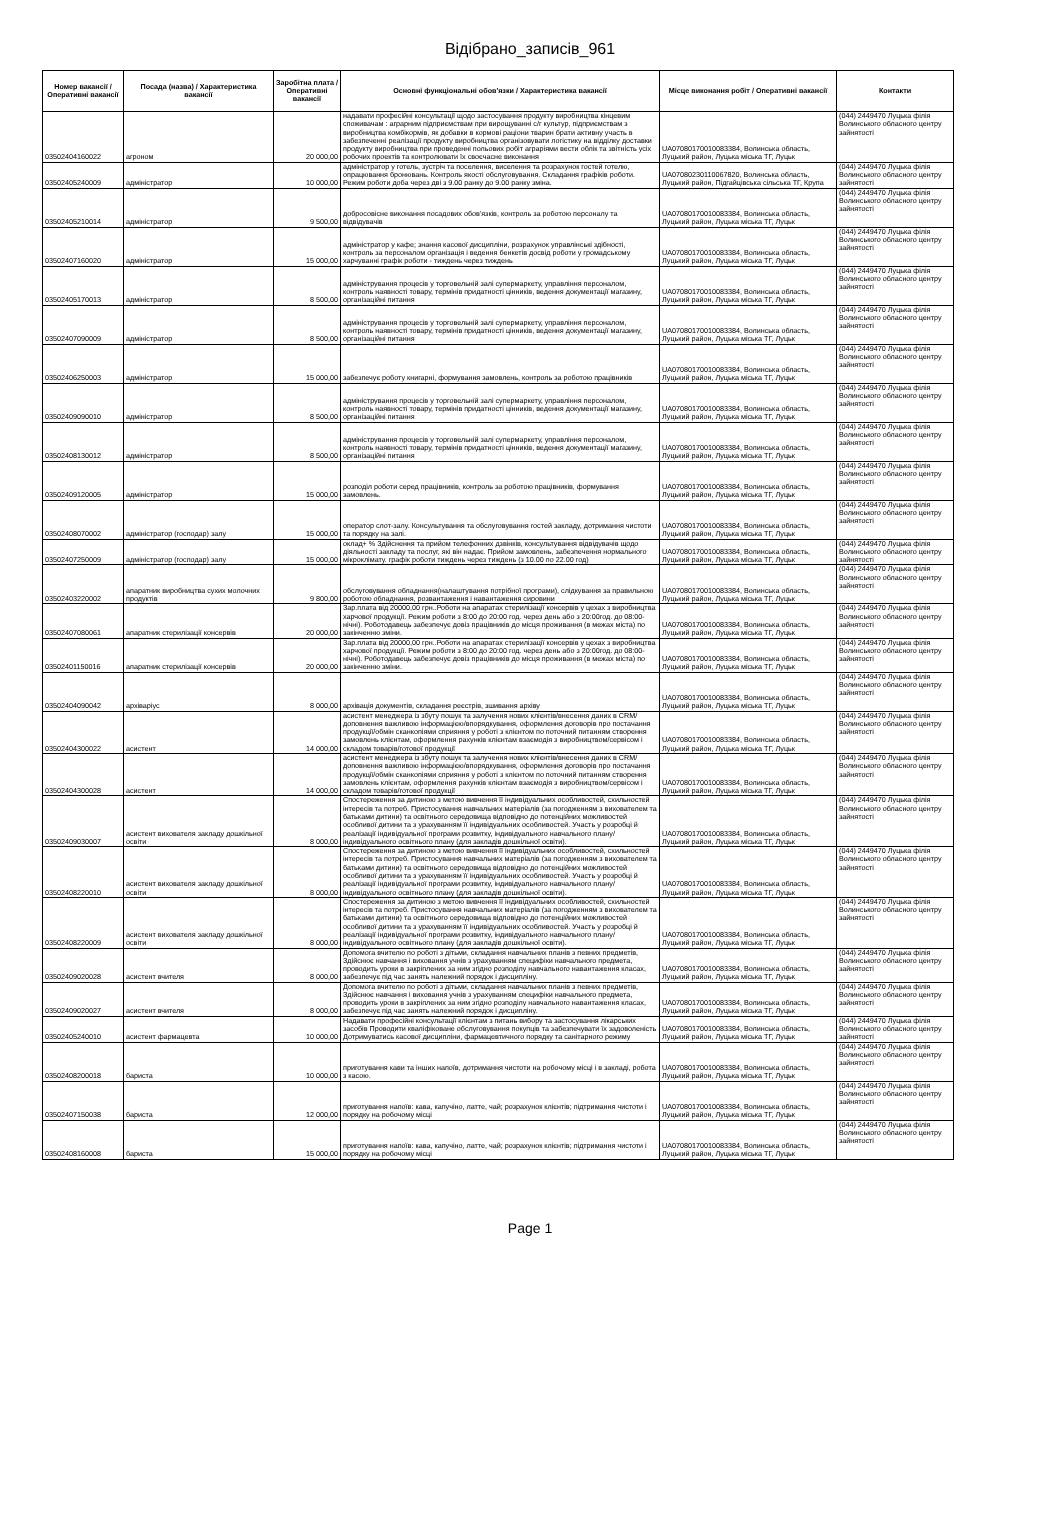Відібрано_записів_961
| Номер вакансії / Оперативні вакансії | Посада (назва) / Характеристика вакансії | Заробітна плата / Оперативні вакансії | Основні функціональні обов'язки / Характеристика вакансії | Місце виконання робіт / Оперативні вакансії | Контакти |
| --- | --- | --- | --- | --- | --- |
| 03502404160022 | агроном | 20 000,00 | надавати професійні консультації щодо застосування продукту виробництва кінцевим споживачам : аграрним підприємствам при вирощуванні с/г культур, підприємствам з виробництва комбікормів, як добавки в кормові раціони тварин брати активну участь в забезпеченні реалізації продукту виробництва організовувати логістику на відділку доставки продукту виробництва при проведенні польових робіт аграріями вести облік та звітність усіх робочих проектів та контролювати їх своєчасне виконання | UA07080170010083384, Волинська область, Луцький район, Луцька міська ТГ, Луцьк | (044) 2449470 Луцька філія Волинського обласного центру зайнятості |
| 03502405240009 | адміністратор | 10 000,00 | адміністратор у готель, зустріч та поселення, виселення та розрахунок гостей готелю, опрацювання бронювань. Контроль якості обслуговування. Складання графіків роботи. Режим роботи доба через дві з 9.00 ранку до 9.00 ранку зміна. | UA07080230110067820, Волинська область, Луцький район, Підгайцівська сільська ТГ, Крупа | (044) 2449470 Луцька філія Волинського обласного центру зайнятості |
| 03502405210014 | адміністратор | 9 500,00 | добросовісне виконання посадових обов'язків, контроль за роботою персоналу та відвідувачів | UA07080170010083384, Волинська область, Луцький район, Луцька міська ТГ, Луцьк | (044) 2449470 Луцька філія Волинського обласного центру зайнятості |
| 03502407160020 | адміністратор | 15 000,00 | адміністратор у кафе; знання касової дисципліни, розрахунок управлінські здібності, контроль за персоналом організація і ведення бенкетів досвід роботи у громадському харчуванні графік роботи - тиждень через тиждень | UA07080170010083384, Волинська область, Луцький район, Луцька міська ТГ, Луцьк | (044) 2449470 Луцька філія Волинського обласного центру зайнятості |
| 03502405170013 | адміністратор | 8 500,00 | адміністрування процесів у торговельній залі супермаркету, управління персоналом, контроль наявності товару, термінів придатності цінників, ведення документації магазину, організаційні питання | UA07080170010083384, Волинська область, Луцький район, Луцька міська ТГ, Луцьк | (044) 2449470 Луцька філія Волинського обласного центру зайнятості |
| 03502407090009 | адміністратор | 8 500,00 | адміністрування процесів у торговельній залі супермаркету, управління персоналом, контроль наявності товару, термінів придатності цінників, ведення документації магазину, організаційні питання | UA07080170010083384, Волинська область, Луцький район, Луцька міська ТГ, Луцьк | (044) 2449470 Луцька філія Волинського обласного центру зайнятості |
| 03502406250003 | адміністратор | 15 000,00 | забезпечує роботу книгарні, формування замовлень, контроль за роботою працівників | UA07080170010083384, Волинська область, Луцький район, Луцька міська ТГ, Луцьк | (044) 2449470 Луцька філія Волинського обласного центру зайнятості |
| 03502409090010 | адміністратор | 8 500,00 | адміністрування процесів у торговельній залі супермаркету, управління персоналом, контроль наявності товару, термінів придатності цінників, ведення документації магазину, організаційні питання | UA07080170010083384, Волинська область, Луцький район, Луцька міська ТГ, Луцьк | (044) 2449470 Луцька філія Волинського обласного центру зайнятості |
| 03502408130012 | адміністратор | 8 500,00 | адміністрування процесів у торговельній залі супермаркету, управління персоналом, контроль наявності товару, термінів придатності цінників, ведення документації магазину, організаційні питання | UA07080170010083384, Волинська область, Луцький район, Луцька міська ТГ, Луцьк | (044) 2449470 Луцька філія Волинського обласного центру зайнятості |
| 03502409120005 | адміністратор | 15 000,00 | розподіл роботи серед працівників, контроль за роботою працівників, формування замовлень. | UA07080170010083384, Волинська область, Луцький район, Луцька міська ТГ, Луцьк | (044) 2449470 Луцька філія Волинського обласного центру зайнятості |
| 03502408070002 | адміністратор (господар) залу | 15 000,00 | оператор слот-залу. Консультування та обслуговування гостей закладу, дотримання чистоти та порядку на залі. | UA07080170010083384, Волинська область, Луцький район, Луцька міська ТГ, Луцьк | (044) 2449470 Луцька філія Волинського обласного центру зайнятості |
| 03502407250009 | адміністратор (господар) залу | 15 000,00 | оклад+ % Здійснення та прийом телефонних дзвінків, консультування відвідувачів щодо діяльності закладу та послуг, які він надає. Прийом замовлень, забезпечення нормального мікроклімату. графік роботи тиждень через тиждень (з 10.00 по 22.00 год) | UA07080170010083384, Волинська область, Луцький район, Луцька міська ТГ, Луцьк | (044) 2449470 Луцька філія Волинського обласного центру зайнятості |
| 03502403220002 | апаратник виробництва сухих молочних продуктів | 9 800,00 | обслуговування обладнання(налаштування потрібної програми), слідкування за правильною роботою обладнання, розвантаження і навантаження сировини | UA07080170010083384, Волинська область, Луцький район, Луцька міська ТГ, Луцьк | (044) 2449470 Луцька філія Волинського обласного центру зайнятості |
| 03502407080061 | апаратник стерилізації консервів | 20 000,00 | Зар.плата від 20000,00 грн..Роботи на апаратах стерилізації консервів у цехах з виробництва харчової продукції. Режим роботи з 8:00 до 20:00 год. через день або з 20:00год. до 08:00-нічні). Роботодавець забезпечує довіз працівників до місця проживання (в межах міста) по закінченню зміни. | UA07080170010083384, Волинська область, Луцький район, Луцька міська ТГ, Луцьк | (044) 2449470 Луцька філія Волинського обласного центру зайнятості |
| 03502401150016 | апаратник стерилізації консервів | 20 000,00 | Зар.плата від 20000,00 грн..Роботи на апаратах стерилізації консервів у цехах з виробництва харчової продукції. Режим роботи з 8:00 до 20:00 год. через день або з 20:00год. до 08:00-нічні). Роботодавець забезпечує довіз працівників до місця проживання (в межах міста) по закінченню зміни. | UA07080170010083384, Волинська область, Луцький район, Луцька міська ТГ, Луцьк | (044) 2449470 Луцька філія Волинського обласного центру зайнятості |
| 03502404090042 | архіваріус | 8 000,00 | архівація документів, складання реєстрів, зшивання архіву | UA07080170010083384, Волинська область, Луцький район, Луцька міська ТГ, Луцьк | (044) 2449470 Луцька філія Волинського обласного центру зайнятості |
| 03502404300022 | асистент | 14 000,00 | асистент менеджера із збуту пошук та залучення нових клієнтів/внесення даних в CRM/доповнення важливою інформацією/впорядкування, оформлення договорів про постачання продукції/обмін сканкопіями сприяння у роботі з клієнтом по поточний питанням створення замовлень клієнтам, оформлення рахунків клієнтам взаємодія з виробництвом/сервісом і складом товарів/готової продукції | UA07080170010083384, Волинська область, Луцький район, Луцька міська ТГ, Луцьк | (044) 2449470 Луцька філія Волинського обласного центру зайнятості |
| 03502404300028 | асистент | 14 000,00 | асистент менеджера із збуту пошук та залучення нових клієнтів/внесення даних в CRM/доповнення важливою інформацією/впорядкування, оформлення договорів про постачання продукції/обмін сканкопіями сприяння у роботі з клієнтом по поточний питанням створення замовлень клієнтам, оформлення рахунків клієнтам взаємодія з виробництвом/сервісом і складом товарів/готової продукції | UA07080170010083384, Волинська область, Луцький район, Луцька міська ТГ, Луцьк | (044) 2449470 Луцька філія Волинського обласного центру зайнятості |
| 03502409030007 | асистент вихователя закладу дошкільної освіти | 8 000,00 | Спостереження за дитиною з метою вивчення її індивідуальних особливостей, схильностей інтересів та потреб. Пристосування навчальних матеріалів (за погодженням з вихователем та батьками дитини) та освітнього середовища відповідно до потенційних можливостей особливої дитини та з урахуванням її індивідуальних особливостей. Участь у розробці й реалізації індивідуальної програми розвитку, індивідуального навчального плану/індивідуального освітнього плану (для закладів дошкільної освіти). | UA07080170010083384, Волинська область, Луцький район, Луцька міська ТГ, Луцьк | (044) 2449470 Луцька філія Волинського обласного центру зайнятості |
| 03502408220010 | асистент вихователя закладу дошкільної освіти | 8 000,00 | Спостереження за дитиною з метою вивчення її індивідуальних особливостей, схильностей інтересів та потреб. Пристосування навчальних матеріалів (за погодженням з вихователем та батьками дитини) та освітнього середовища відповідно до потенційних можливостей особливої дитини та з урахуванням її індивідуальних особливостей. Участь у розробці й реалізації індивідуальної програми розвитку, індивідуального навчального плану/індивідуального освітнього плану (для закладів дошкільної освіти). | UA07080170010083384, Волинська область, Луцький район, Луцька міська ТГ, Луцьк | (044) 2449470 Луцька філія Волинського обласного центру зайнятості |
| 03502408220009 | асистент вихователя закладу дошкільної освіти | 8 000,00 | Спостереження за дитиною з метою вивчення її індивідуальних особливостей, схильностей інтересів та потреб. Пристосування навчальних матеріалів (за погодженням з вихователем та батьками дитини) та освітнього середовища відповідно до потенційних можливостей особливої дитини та з урахуванням її індивідуальних особливостей. Участь у розробці й реалізації індивідуальної програми розвитку, індивідуального навчального плану/індивідуального освітнього плану (для закладів дошкільної освіти). | UA07080170010083384, Волинська область, Луцький район, Луцька міська ТГ, Луцьк | (044) 2449470 Луцька філія Волинського обласного центру зайнятості |
| 03502409020028 | асистент вчителя | 8 000,00 | Допомога вчителю по роботі з дітьми, складання навчальних планів з певних предметів, Здійснює навчання і виховання учнів з урахуванням специфіки навчального предмета, проводить уроки в закріплених за ним згідно розподілу навчального навантаження класах, забезпечує під час занять належний порядок і дисципліну. | UA07080170010083384, Волинська область, Луцький район, Луцька міська ТГ, Луцьк | (044) 2449470 Луцька філія Волинського обласного центру зайнятості |
| 03502409020027 | асистент вчителя | 8 000,00 | Допомога вчителю по роботі з дітьми, складання навчальних планів з певних предметів, Здійснює навчання і виховання учнів з урахуванням специфіки навчального предмета, проводить уроки в закріплених за ним згідно розподілу навчального навантаження класах, забезпечує під час занять належний порядок і дисципліну. | UA07080170010083384, Волинська область, Луцький район, Луцька міська ТГ, Луцьк | (044) 2449470 Луцька філія Волинського обласного центру зайнятості |
| 03502405240010 | асистент фармацевта | 10 000,00 | Надавати професійні консультації клієнтам з питань вибору та застосування лікарських засобів Проводити кваліфіковане обслуговування покупців та забезпечувати їх задоволеність Дотримуватись касової дисципліни, фармацевтичного порядку та санітарного режиму | UA07080170010083384, Волинська область, Луцький район, Луцька міська ТГ, Луцьк | (044) 2449470 Луцька філія Волинського обласного центру зайнятості |
| 03502408200018 | бариста | 10 000,00 | приготування кави та інших напоїв, дотримання чистоти на робочому місці і в закладі, робота з касою. | UA07080170010083384, Волинська область, Луцький район, Луцька міська ТГ, Луцьк | (044) 2449470 Луцька філія Волинського обласного центру зайнятості |
| 03502407150038 | бариста | 12 000,00 | приготування напоїв: кава, капучіно, латте, чай; розрахунок клієнтів; підтримання чистоти і порядку на робочому місці | UA07080170010083384, Волинська область, Луцький район, Луцька міська ТГ, Луцьк | (044) 2449470 Луцька філія Волинського обласного центру зайнятості |
| 03502408160008 | бариста | 15 000,00 | приготування напоїв: кава, капучіно, латте, чай; розрахунок клієнтів; підтримання чистоти і порядку на робочому місці | UA07080170010083384, Волинська область, Луцький район, Луцька міська ТГ, Луцьк | (044) 2449470 Луцька філія Волинського обласного центру зайнятості |
Page 1